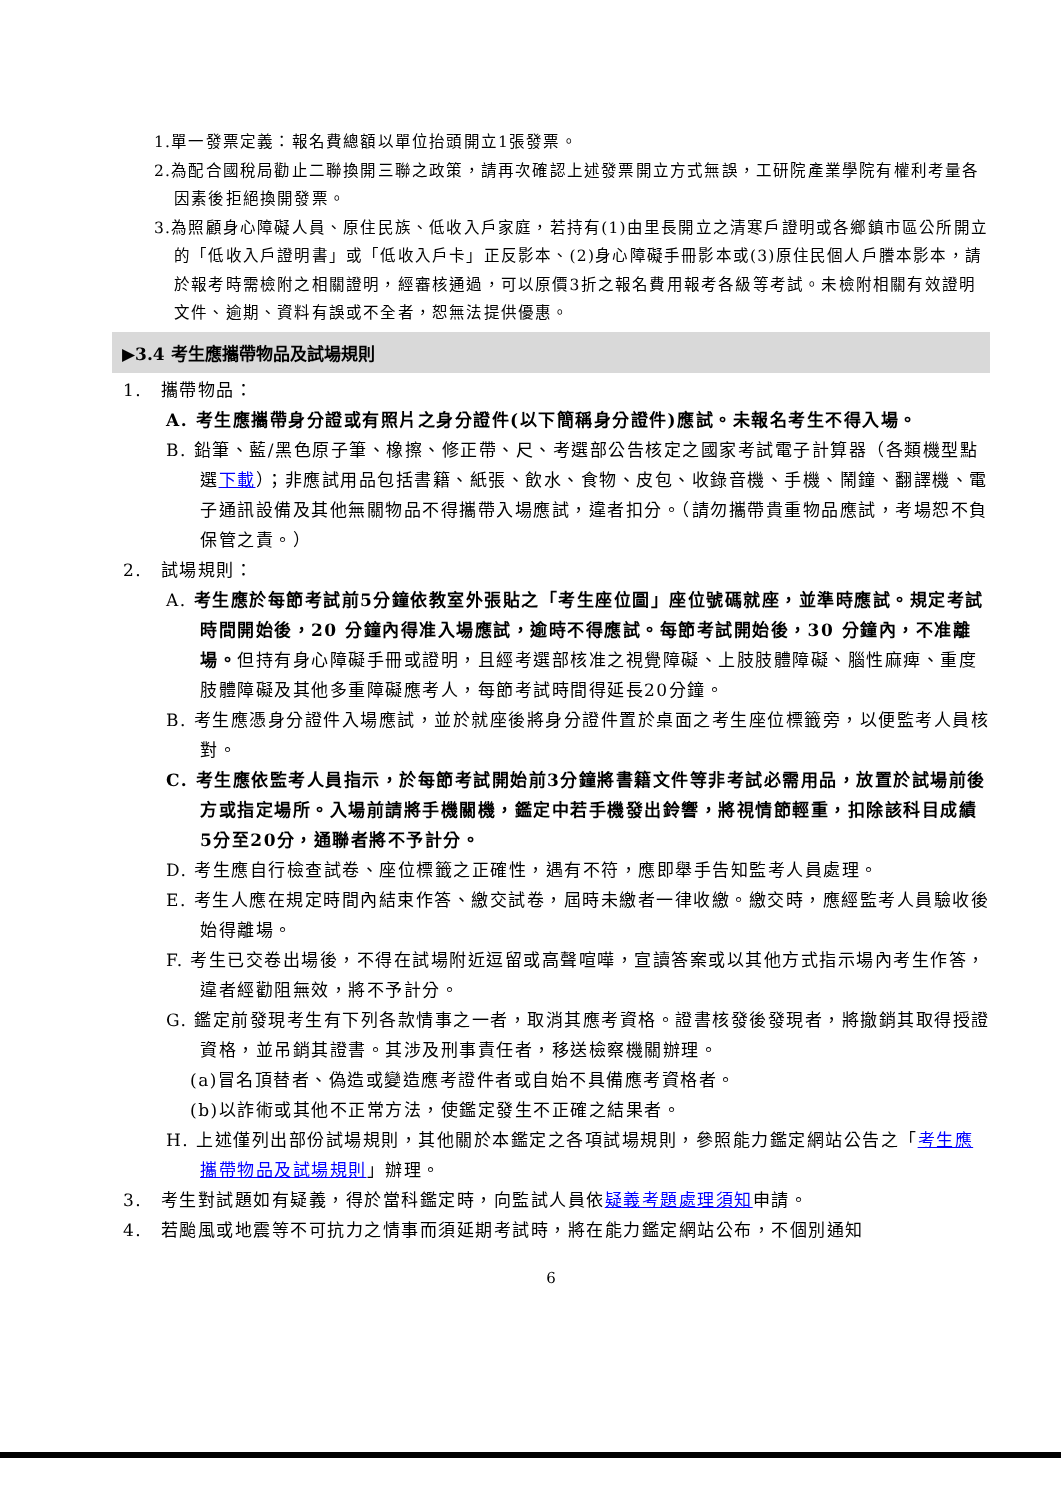1.單一發票定義：報名費總額以單位抬頭開立1張發票。
2.為配合國稅局勸止二聯換開三聯之政策，請再次確認上述發票開立方式無誤，工研院產業學院有權利考量各因素後拒絕換開發票。
3.為照顧身心障礙人員、原住民族、低收入戶家庭，若持有(1)由里長開立之清寒戶證明或各鄉鎮市區公所開立的「低收入戶證明書」或「低收入戶卡」正反影本、(2)身心障礙手冊影本或(3)原住民個人戶謄本影本，請於報考時需檢附之相關證明，經審核通過，可以原價3折之報名費用報考各級等考試。未檢附相關有效證明文件、逾期、資料有誤或不全者，恕無法提供優惠。
▶3.4 考生應攜帶物品及試場規則
1.　攜帶物品：
A. 考生應攜帶身分證或有照片之身分證件(以下簡稱身分證件)應試。未報名考生不得入場。
B. 鉛筆、藍/黑色原子筆、橡擦、修正帶、尺、考選部公告核定之國家考試電子計算器（各類機型點選下載）；非應試用品包括書籍、紙張、飲水、食物、皮包、收錄音機、手機、鬧鐘、翻譯機、電子通訊設備及其他無關物品不得攜帶入場應試，違者扣分。（請勿攜帶貴重物品應試，考場恕不負保管之責。）
2.　試場規則：
A. 考生應於每節考試前5分鐘依教室外張貼之「考生座位圖」座位號碼就座，並準時應試。規定考試時間開始後，20 分鐘內得准入場應試，逾時不得應試。每節考試開始後，30 分鐘內，不准離場。但持有身心障礙手冊或證明，且經考選部核准之視覺障礙、上肢肢體障礙、腦性麻痺、重度肢體障礙及其他多重障礙應考人，每節考試時間得延長20分鐘。
B. 考生應憑身分證件入場應試，並於就座後將身分證件置於桌面之考生座位標籤旁，以便監考人員核對。
C. 考生應依監考人員指示，於每節考試開始前3分鐘將書籍文件等非考試必需用品，放置於試場前後方或指定場所。入場前請將手機關機，鑑定中若手機發出鈴響，將視情節輕重，扣除該科目成績5分至20分，通聯者將不予計分。
D. 考生應自行檢查試卷、座位標籤之正確性，遇有不符，應即舉手告知監考人員處理。
E. 考生人應在規定時間內結束作答、繳交試卷，屆時未繳者一律收繳。繳交時，應經監考人員驗收後始得離場。
F. 考生已交卷出場後，不得在試場附近逗留或高聲喧嘩，宣讀答案或以其他方式指示場內考生作答，違者經勸阻無效，將不予計分。
G. 鑑定前發現考生有下列各款情事之一者，取消其應考資格。證書核發後發現者，將撤銷其取得授證資格，並吊銷其證書。其涉及刑事責任者，移送檢察機關辦理。
(a)冒名頂替者、偽造或變造應考證件者或自始不具備應考資格者。
(b)以詐術或其他不正常方法，使鑑定發生不正確之結果者。
H. 上述僅列出部份試場規則，其他關於本鑑定之各項試場規則，參照能力鑑定網站公告之「考生應攜帶物品及試場規則」辦理。
3.　考生對試題如有疑義，得於當科鑑定時，向監試人員依疑義考題處理須知申請。
4.　若颱風或地震等不可抗力之情事而須延期考試時，將在能力鑑定網站公布，不個別通知
6